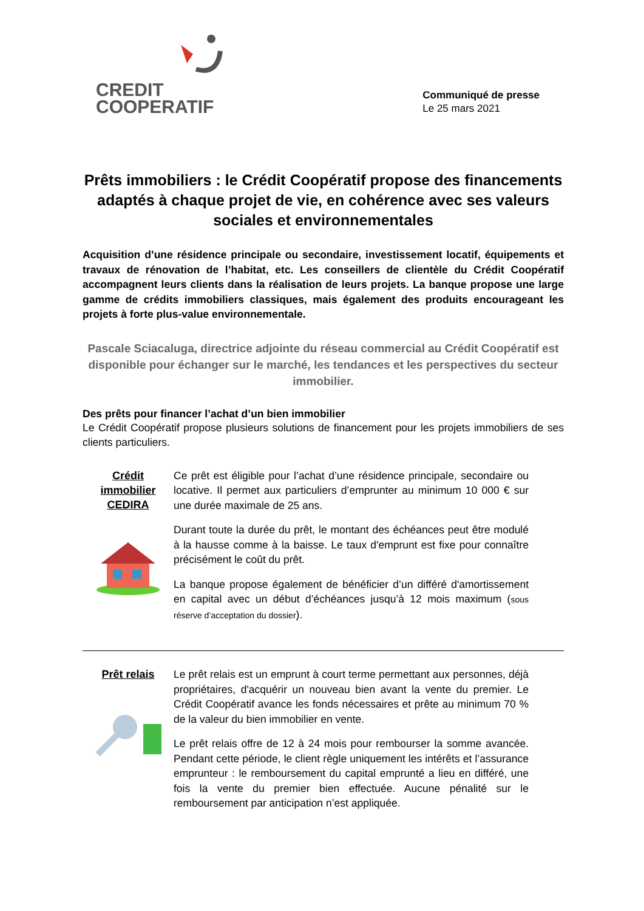CREDIT
COOPERATIF
Communiqué de presse
Le 25 mars 2021
Prêts immobiliers : le Crédit Coopératif propose des financements adaptés à chaque projet de vie, en cohérence avec ses valeurs sociales et environnementales
Acquisition d’une résidence principale ou secondaire, investissement locatif, équipements et travaux de rénovation de l’habitat, etc. Les conseillers de clientèle du Crédit Coopératif accompagnent leurs clients dans la réalisation de leurs projets. La banque propose une large gamme de crédits immobiliers classiques, mais également des produits encourageant les projets à forte plus-value environnementale.
Pascale Sciacaluga, directrice adjointe du réseau commercial au Crédit Coopératif est disponible pour échanger sur le marché, les tendances et les perspectives du secteur immobilier.
Des prêts pour financer l’achat d’un bien immobilier
Le Crédit Coopératif propose plusieurs solutions de financement pour les projets immobiliers de ses clients particuliers.
Crédit
immobilier
CEDIRA
Ce prêt est éligible pour l’achat d’une résidence principale, secondaire ou locative. Il permet aux particuliers d’emprunter au minimum 10 000 € sur une durée maximale de 25 ans.
Durant toute la durée du prêt, le montant des échéances peut être modulé à la hausse comme à la baisse. Le taux d'emprunt est fixe pour connaître précisément le coût du prêt.
La banque propose également de bénéficier d’un différé d'amortissement en capital avec un début d’échéances jusqu’à 12 mois maximum (sous réserve d’acceptation du dossier).
Prêt relais
Le prêt relais est un emprunt à court terme permettant aux personnes, déjà propriétaires, d'acquérir un nouveau bien avant la vente du premier. Le Crédit Coopératif avance les fonds nécessaires et prête au minimum 70 % de la valeur du bien immobilier en vente.
Le prêt relais offre de 12 à 24 mois pour rembourser la somme avancée. Pendant cette période, le client règle uniquement les intérêts et l’assurance emprunteur : le remboursement du capital emprunté a lieu en différé, une fois la vente du premier bien effectuée. Aucune pénalité sur le remboursement par anticipation n’est appliquée.